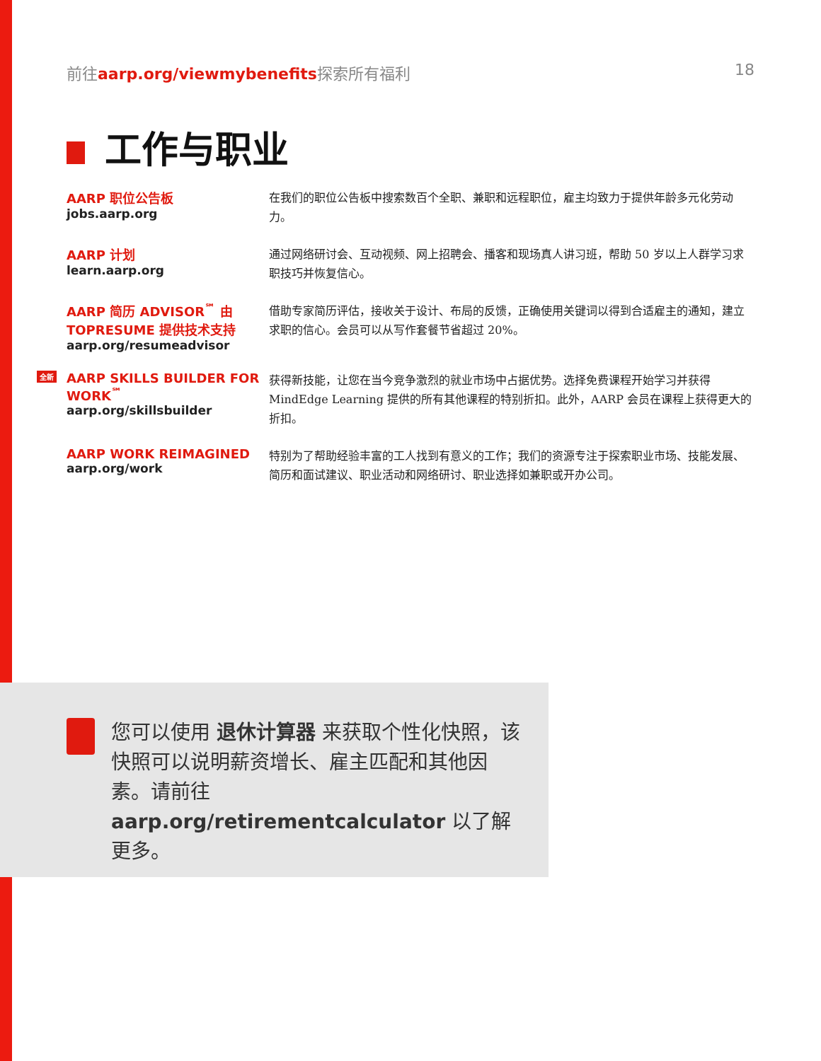前往aarp.org/viewmybenefits探索所有福利 18
工作与职业
AARP 职位公告板
jobs.aarp.org
在我们的职位公告板中搜索数百个全职、兼职和远程职位，雇主均致力于提供年龄多元化劳动力。
AARP 计划
learn.aarp.org
通过网络研讨会、互动视频、网上招聘会、播客和现场真人讲习班，帮助 50 岁以上人群学习求职技巧并恢复信心。
AARP 简历 ADVISOR<sup>℠</sup> 由 TOPRESUME 提供技术支持
aarp.org/resumeadvisor
借助专家简历评估，接收关于设计、布局的反馈，正确使用关键词以得到合适雇主的通知，建立求职的信心。会员可以从写作套餐节省超过 20%。
全新
AARP SKILLS BUILDER FOR WORK<sup>℠</sup>
aarp.org/skillsbuilder
获得新技能，让您在当今竞争激烈的就业市场中占据优势。选择免费课程开始学习并获得 MindEdge Learning 提供的所有其他课程的特别折扣。此外，AARP 会员在课程上获得更大的折扣。
AARP WORK REIMAGINED
aarp.org/work
特别为了帮助经验丰富的工人找到有意义的工作；我们的资源专注于探索职业市场、技能发展、简历和面试建议、职业活动和网络研讨、职业选择如兼职或开办公司。
您可以使用 退休计算器 来获取个性化快照，该快照可以说明薪资增长、雇主匹配和其他因素。请前往 aarp.org/retirementcalculator 以了解更多。